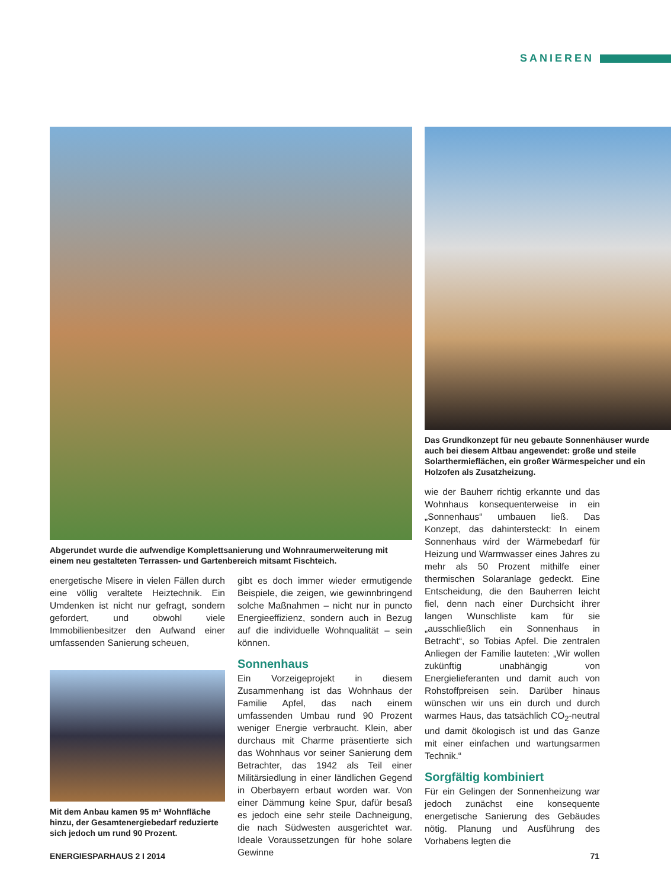SANIEREN
Abgerundet wurde die aufwendige Komplettsanierung und Wohnraumerweiterung mit einem neu gestalteten Terrassen- und Gartenbereich mitsamt Fischteich.
energetische Misere in vielen Fällen durch eine völlig veraltete Heiztechnik. Ein Umdenken ist nicht nur gefragt, sondern gefordert, und obwohl viele Immobilienbesitzer den Aufwand einer umfassenden Sanierung scheuen,
Mit dem Anbau kamen 95 m² Wohnfläche hinzu, der Gesamtenergiebedarf reduzierte sich jedoch um rund 90 Prozent.
gibt es doch immer wieder ermutigende Beispiele, die zeigen, wie gewinnbringend solche Maßnahmen – nicht nur in puncto Energieeffizienz, sondern auch in Bezug auf die individuelle Wohnqualität – sein können.
Sonnenhaus
Ein Vorzeigeprojekt in diesem Zusammenhang ist das Wohnhaus der Familie Apfel, das nach einem umfassenden Umbau rund 90 Prozent weniger Energie verbraucht. Klein, aber durchaus mit Charme präsentierte sich das Wohnhaus vor seiner Sanierung dem Betrachter, das 1942 als Teil einer Militärsiedlung in einer ländlichen Gegend in Oberbayern erbaut worden war. Von einer Dämmung keine Spur, dafür besaß es jedoch eine sehr steile Dachneigung, die nach Südwesten ausgerichtet war. Ideale Voraussetzungen für hohe solare Gewinne
Das Grundkonzept für neu gebaute Sonnenhäuser wurde auch bei diesem Altbau angewendet: große und steile Solarthermieflächen, ein großer Wärmespeicher und ein Holzofen als Zusatzheizung.
wie der Bauherr richtig erkannte und das Wohnhaus konsequenterweise in ein „Sonnenhaus“ umbauen ließ. Das Konzept, das dahintersteckt: In einem Sonnenhaus wird der Wärmebedarf für Heizung und Warmwasser eines Jahres zu mehr als 50 Prozent mithilfe einer thermischen Solaranlage gedeckt. Eine Entscheidung, die den Bauherren leicht fiel, denn nach einer Durchsicht ihrer langen Wunschliste kam für sie „ausschließlich ein Sonnenhaus in Betracht“, so Tobias Apfel. Die zentralen Anliegen der Familie lauteten: „Wir wollen zukünftig unabhängig von Energielieferanten und damit auch von Rohstoffpreisen sein. Darüber hinaus wünschen wir uns ein durch und durch warmes Haus, das tatsächlich CO<sub>2</sub>-neutral und damit ökologisch ist und das Ganze mit einer einfachen und wartungsarmen Technik.“
Sorgfältig kombiniert
Für ein Gelingen der Sonnenheizung war jedoch zunächst eine konsequente energetische Sanierung des Gebäudes nötig. Planung und Ausführung des Vorhabens legten die
ENERGIESPARHAUS 2 I 2014 71